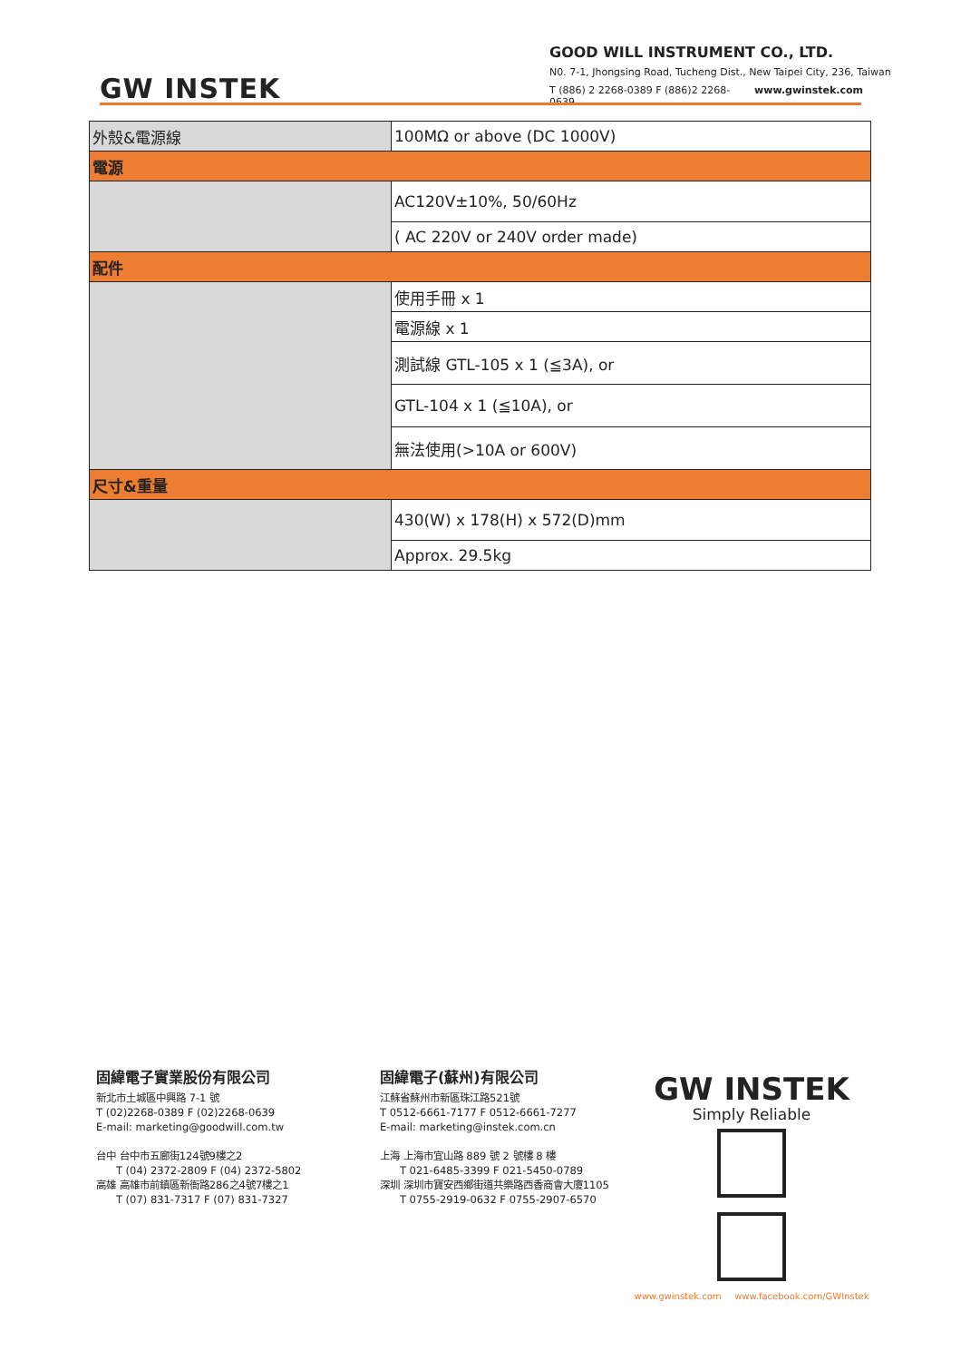GW INSTEK
GOOD WILL INSTRUMENT CO., LTD.
N0. 7-1, Jhongsing Road, Tucheng Dist., New Taipei City, 236, Taiwan
T (886) 2 2268-0389 F (886)2 2268-0639 www.gwinstek.com
| 外殼&電源線 | 100MΩ or above (DC 1000V) |
| 電源 | |
| | AC120V±10%, 50/60Hz |
| | ( AC 220V or 240V order made) |
| 配件 | |
| | 使用手冊 x 1 |
| | 電源線 x 1 |
| | 測試線 GTL-105 x 1 (≦3A), or |
| | GTL-104 x 1 (≦10A), or |
| | 無法使用(>10A or 600V) |
| 尺寸&重量 | |
| | 430(W) x 178(H) x 572(D)mm |
| | Approx. 29.5kg |
固緯電子實業股份有限公司
新北市土城區中興路 7-1 號
T (02)2268-0389 F (02)2268-0639
E-mail: marketing@goodwill.com.tw
台中 台中市五廊街124號9樓之2
T (04) 2372-2809 F (04) 2372-5802
高雄 高雄市前鎮區新衙路286之4號7樓之1
T (07) 831-7317 F (07) 831-7327
固緯電子(蘇州)有限公司
江蘇省蘇州市新區珠江路521號
T 0512-6661-7177 F 0512-6661-7277
E-mail: marketing@instek.com.cn
上海 上海市宜山路 889 號 2 號樓 8 樓
T 021-6485-3399 F 021-5450-0789
深圳 深圳市寶安西鄉街道共樂路西香商會大廈1105
T 0755-2919-0632 F 0755-2907-6570
GW INSTEK
Simply Reliable
www.gwinstek.com www.facebook.com/GWInstek